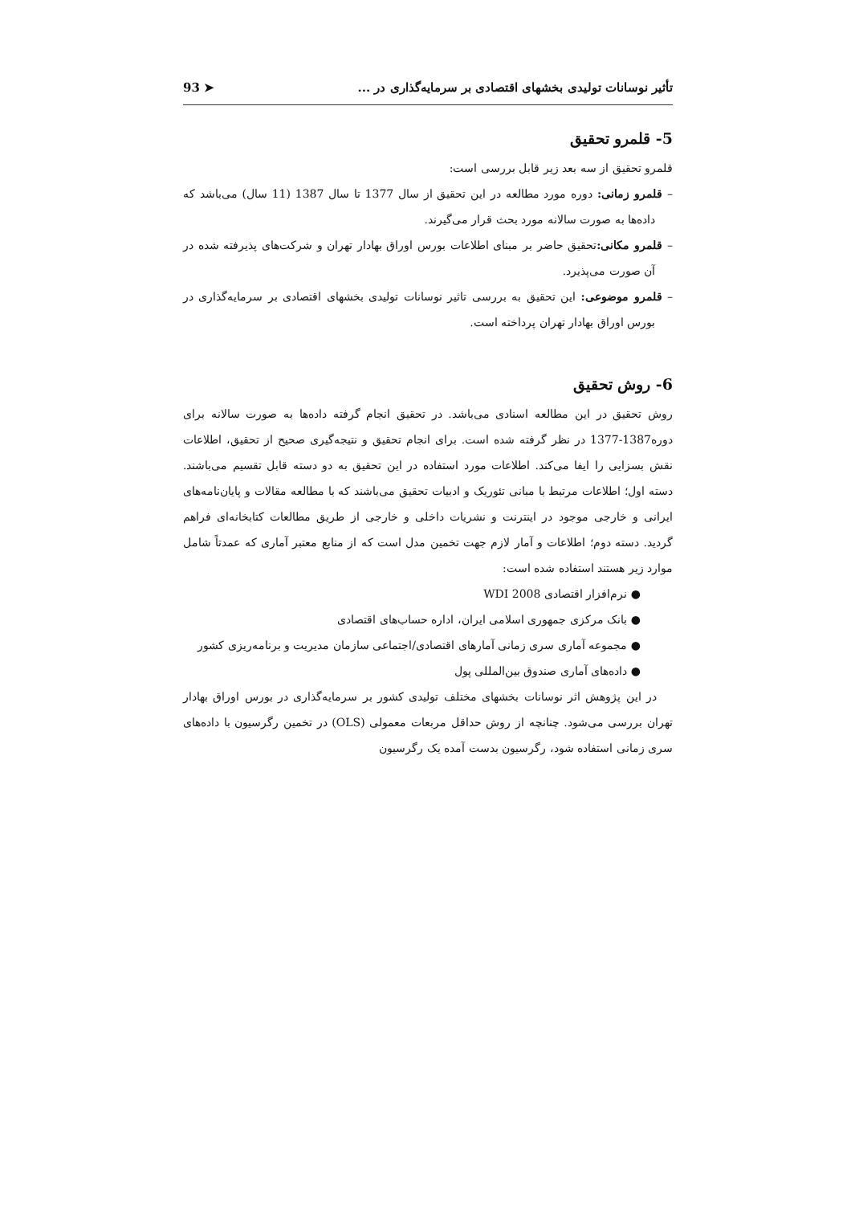تأثیر نوسانات تولیدی بخشهای اقتصادی بر سرمایه‌گذاری در ... ➤ 93
5- قلمرو تحقیق
قلمرو تحقیق از سه بعد زیر قابل بررسی است:
– قلمرو زمانی: دوره مورد مطالعه در این تحقیق از سال 1377 تا سال 1387 (11 سال) می‌باشد که داده‌ها به صورت سالانه مورد بحث قرار می‌گیرند.
– قلمرو مکانی: تحقیق حاضر بر مبنای اطلاعات بورس اوراق بهادار تهران و شرکت‌های پذیرفته شده در آن صورت می‌پذیرد.
– قلمرو موضوعی: این تحقیق به بررسی تاثیر نوسانات تولیدی بخشهای اقتصادی بر سرمایه‌گذاری در بورس اوراق بهادار تهران پرداخته است.
6- روش تحقیق
روش تحقیق در این مطالعه اسنادی می‌باشد. در تحقیق انجام گرفته داده‌ها به صورت سالانه برای دوره1387-1377 در نظر گرفته شده است. برای انجام تحقیق و نتیجه‌گیری صحیح از تحقیق، اطلاعات نقش بسزایی را ایفا می‌کند. اطلاعات مورد استفاده در این تحقیق به دو دسته قابل تقسیم می‌باشند. دسته اول؛ اطلاعات مرتبط با مبانی تئوریک و ادبیات تحقیق می‌باشند که با مطالعه مقالات و پایان‌نامه‌های ایرانی و خارجی موجود در اینترنت و نشریات داخلی و خارجی از طریق مطالعات کتابخانه‌ای فراهم گردید. دسته دوم؛ اطلاعات و آمار لازم جهت تخمین مدل است که از منابع معتبر آماری که عمدتاً شامل موارد زیر هستند استفاده شده است:
● نرم‌افزار اقتصادی WDI 2008
● بانک مرکزی جمهوری اسلامی ایران، اداره حساب‌های اقتصادی
● مجموعه آماری سری زمانی آمارهای اقتصادی/اجتماعی سازمان مدیریت و برنامه‌ریزی کشور
● داده‌های آماری صندوق بین‌المللی پول
در این پژوهش اثر نوسانات بخشهای مختلف تولیدی کشور بر سرمایه‌گذاری در بورس اوراق بهادار تهران بررسی می‌شود. چنانچه از روش حداقل مربعات معمولی (OLS) در تخمین رگرسیون با داده‌های سری زمانی استفاده شود، رگرسیون بدست آمده یک رگرسیون